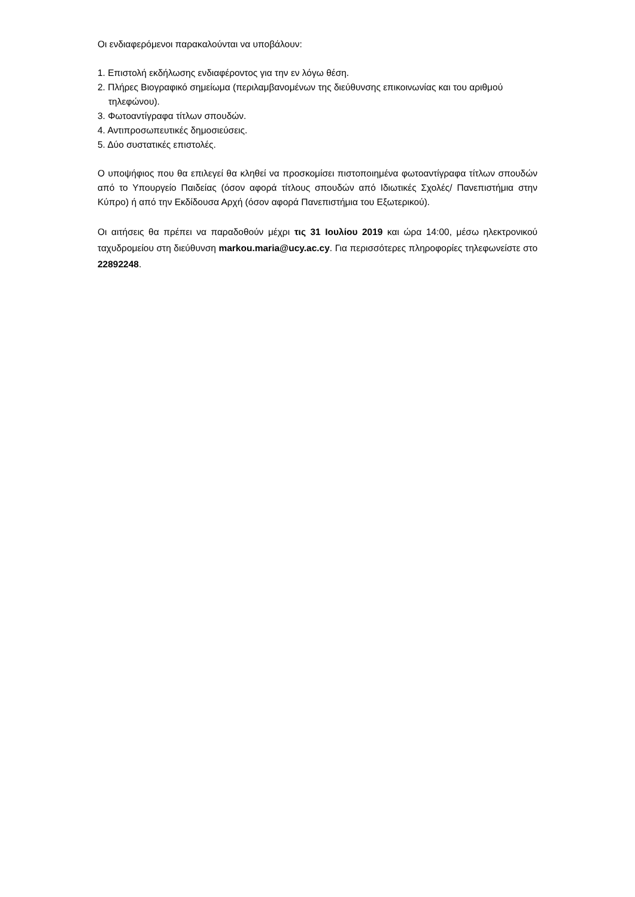Οι ενδιαφερόμενοι παρακαλούνται να υποβάλουν:
1. Επιστολή εκδήλωσης ενδιαφέροντος για την εν λόγω θέση.
2. Πλήρες Βιογραφικό σημείωμα (περιλαμβανομένων της διεύθυνσης επικοινωνίας και του αριθμού τηλεφώνου).
3. Φωτοαντίγραφα τίτλων σπουδών.
4. Αντιπροσωπευτικές δημοσιεύσεις.
5. Δύο συστατικές επιστολές.
Ο υποψήφιος που θα επιλεγεί θα κληθεί να προσκομίσει πιστοποιημένα φωτοαντίγραφα τίτλων σπουδών από το Υπουργείο Παιδείας (όσον αφορά τίτλους σπουδών από Ιδιωτικές Σχολές/ Πανεπιστήμια στην Κύπρο) ή από την Εκδίδουσα Αρχή (όσον αφορά Πανεπιστήμια του Εξωτερικού).
Οι αιτήσεις θα πρέπει να παραδοθούν μέχρι τις 31 Ιουλίου 2019 και ώρα 14:00, μέσω ηλεκτρονικού ταχυδρομείου στη διεύθυνση markou.maria@ucy.ac.cy. Για περισσότερες πληροφορίες τηλεφωνείστε στο 22892248.